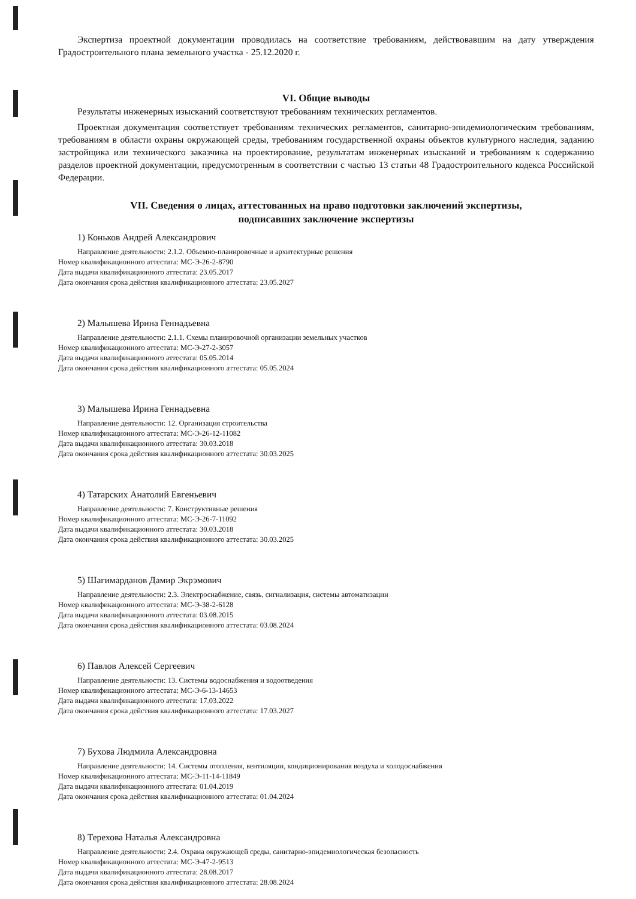Экспертиза проектной документации проводилась на соответствие требованиям, действовавшим на дату утверждения Градостроительного плана земельного участка - 25.12.2020 г.
VI. Общие выводы
Результаты инженерных изысканий соответствуют требованиям технических регламентов.
Проектная документация соответствует требованиям технических регламентов, санитарно-эпидемиологическим требованиям, требованиям в области охраны окружающей среды, требованиям государственной охраны объектов культурного наследия, заданию застройщика или технического заказчика на проектирование, результатам инженерных изысканий и требованиям к содержанию разделов проектной документации, предусмотренным в соответствии с частью 13 статьи 48 Градостроительного кодекса Российской Федерации.
VII. Сведения о лицах, аттестованных на право подготовки заключений экспертизы,
подписавших заключение экспертизы
1) Коньков Андрей Александрович
Направление деятельности: 2.1.2. Объемно-планировочные и архитектурные решения
Номер квалификационного аттестата: МС-Э-26-2-8790
Дата выдачи квалификационного аттестата: 23.05.2017
Дата окончания срока действия квалификационного аттестата: 23.05.2027
2) Малышева Ирина Геннадьевна
Направление деятельности: 2.1.1. Схемы планировочной организации земельных участков
Номер квалификационного аттестата: МС-Э-27-2-3057
Дата выдачи квалификационного аттестата: 05.05.2014
Дата окончания срока действия квалификационного аттестата: 05.05.2024
3) Малышева Ирина Геннадьевна
Направление деятельности: 12. Организация строительства
Номер квалификационного аттестата: МС-Э-26-12-11082
Дата выдачи квалификационного аттестата: 30.03.2018
Дата окончания срока действия квалификационного аттестата: 30.03.2025
4) Татарских Анатолий Евгеньевич
Направление деятельности: 7. Конструктивные решения
Номер квалификационного аттестата: МС-Э-26-7-11092
Дата выдачи квалификационного аттестата: 30.03.2018
Дата окончания срока действия квалификационного аттестата: 30.03.2025
5) Шагимарданов Дамир Экрэмович
Направление деятельности: 2.3. Электроснабжение, связь, сигнализация, системы автоматизации
Номер квалификационного аттестата: МС-Э-38-2-6128
Дата выдачи квалификационного аттестата: 03.08.2015
Дата окончания срока действия квалификационного аттестата: 03.08.2024
6) Павлов Алексей Сергеевич
Направление деятельности: 13. Системы водоснабжения и водоотведения
Номер квалификационного аттестата: МС-Э-6-13-14653
Дата выдачи квалификационного аттестата: 17.03.2022
Дата окончания срока действия квалификационного аттестата: 17.03.2027
7) Бухова Людмила Александровна
Направление деятельности: 14. Системы отопления, вентиляции, кондиционирования воздуха и холодоснабжения
Номер квалификационного аттестата: МС-Э-11-14-11849
Дата выдачи квалификационного аттестата: 01.04.2019
Дата окончания срока действия квалификационного аттестата: 01.04.2024
8) Терехова Наталья Александровна
Направление деятельности: 2.4. Охрана окружающей среды, санитарно-эпидемиологическая безопасность
Номер квалификационного аттестата: МС-Э-47-2-9513
Дата выдачи квалификационного аттестата: 28.08.2017
Дата окончания срока действия квалификационного аттестата: 28.08.2024